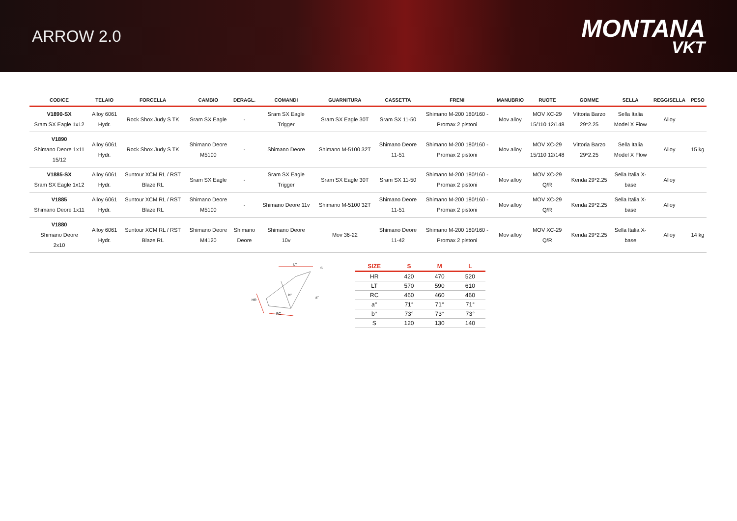ARROW 2.0
MONTANA
VKT
| CODICE | TELAIO | FORCELLA | CAMBIO | DERAGL. | COMANDI | GUARNITURA | CASSETTA | FRENI | MANUBRIO | RUOTE | GOMME | SELLA | REGGISELLA | PESO |
| --- | --- | --- | --- | --- | --- | --- | --- | --- | --- | --- | --- | --- | --- | --- |
| V1890-SX Sram SX Eagle 1x12 | Alloy 6061 Hydr. | Rock Shox Judy S TK | Sram SX Eagle | - | Sram SX Eagle Trigger | Sram SX Eagle 30T | Sram SX 11-50 | Shimano M-200 180/160 - Promax 2 pistoni | Mov alloy | MOV XC-29 15/110 12/148 | Vittoria Barzo 29*2.25 | Sella Italia Model X Flow | Alloy | |
| V1890 Shimano Deore 1x11 15/12 | Alloy 6061 Hydr. | Rock Shox Judy S TK | Shimano Deore M5100 | - | Shimano Deore | Shimano M-5100 32T | Shimano Deore 11-51 | Shimano M-200 180/160 - Promax 2 pistoni | Mov alloy | MOV XC-29 15/110 12/148 | Vittoria Barzo 29*2.25 | Sella Italia Model X Flow | Alloy | 15 kg |
| V1885-SX Sram SX Eagle 1x12 | Alloy 6061 Hydr. | Suntour XCM RL / RST Blaze RL | Sram SX Eagle | - | Sram SX Eagle Trigger | Sram SX Eagle 30T | Sram SX 11-50 | Shimano M-200 180/160 - Promax 2 pistoni | Mov alloy | MOV XC-29 Q/R | Kenda 29*2.25 | Sella Italia X- base | Alloy | |
| V1885 Shimano Deore 1x11 | Alloy 6061 Hydr. | Suntour XCM RL / RST Blaze RL | Shimano Deore M5100 | - | Shimano Deore 11v | Shimano M-5100 32T | Shimano Deore 11-51 | Shimano M-200 180/160 - Promax 2 pistoni | Mov alloy | MOV XC-29 Q/R | Kenda 29*2.25 | Sella Italia X- base | Alloy | |
| V1880 Shimano Deore 2x10 | Alloy 6061 Hydr. | Suntour XCM RL / RST Blaze RL | Shimano Deore M4120 | Shimano Deore | Shimano Deore 10v | Mov 36-22 | Shimano Deore 11-42 | Shimano M-200 180/160 - Promax 2 pistoni | Mov alloy | MOV XC-29 Q/R | Kenda 29*2.25 | Sella Italia X- base | Alloy | 14 kg |
LT
HR
RC
S
b°
a°
| SIZE | S | M | L |
| --- | --- | --- | --- |
| HR | 420 | 470 | 520 |
| LT | 570 | 590 | 610 |
| RC | 460 | 460 | 460 |
| a° | 71° | 71° | 71° |
| b° | 73° | 73° | 73° |
| S | 120 | 130 | 140 |